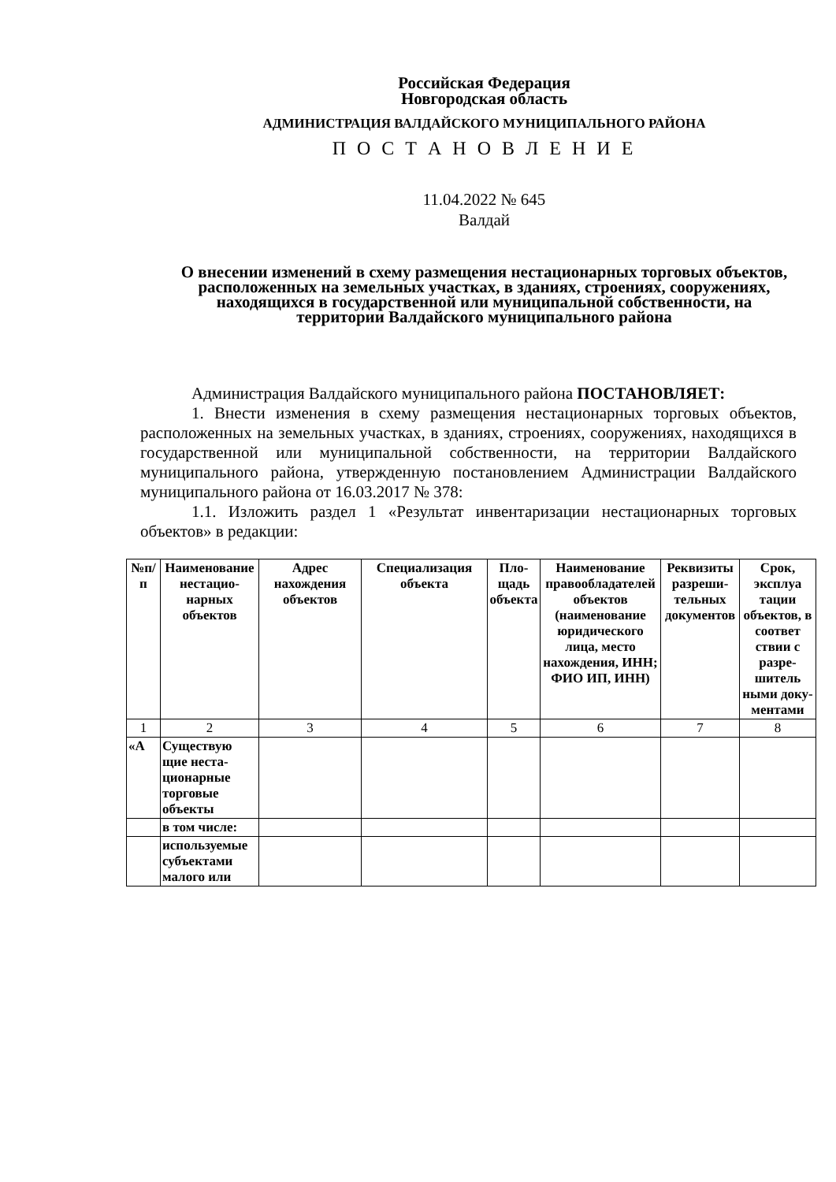Российская Федерация
Новгородская область
АДМИНИСТРАЦИЯ ВАЛДАЙСКОГО МУНИЦИПАЛЬНОГО РАЙОНА
П О С Т А Н О В Л Е Н И Е
11.04.2022 № 645
Валдай
О внесении изменений в схему размещения нестационарных торговых объектов, расположенных на земельных участках, в зданиях, строениях, сооружениях, находящихся в государственной или муниципальной собственности, на территории Валдайского муниципального района
Администрация Валдайского муниципального района ПОСТАНОВ­ЛЯЕТ:
1. Внести изменения в схему размещения нестационарных торговых объектов, расположенных на земельных участках, в зданиях, строениях, сооружениях, находящихся в государственной или муниципальной собственности, на территории Валдайского муниципального района, утвержденную постановлением Администрации Валдайского муниципаль­ного района от 16.03.2017 № 378:
1.1. Изложить раздел 1 «Результат инвентаризации нестационарных торговых объектов» в редакции:
| №п/п | Наимено­вание нестацио­нарных объектов | Адрес нахождения объектов | Специализация объекта | Пло­щадь объек­та | Наименование правообладате­лей объектов (наименование юридического лица, место нахождения, ИНН; ФИО ИП, ИНН) | Рекви­зиты разреши­тельных докумен­тов | Срок, эксплуа тации объек­тов, в соответ ствии с разре­шитель ными доку­мента­ми |
| --- | --- | --- | --- | --- | --- | --- | --- |
| 1 | 2 | 3 | 4 | 5 | 6 | 7 | 8 |
| «А | Существую щие неста­ционарные торговые объекты | | | | | | |
| | в том числе: | | | | | | |
| | используе­мые субъектами малого или | | | | | | |